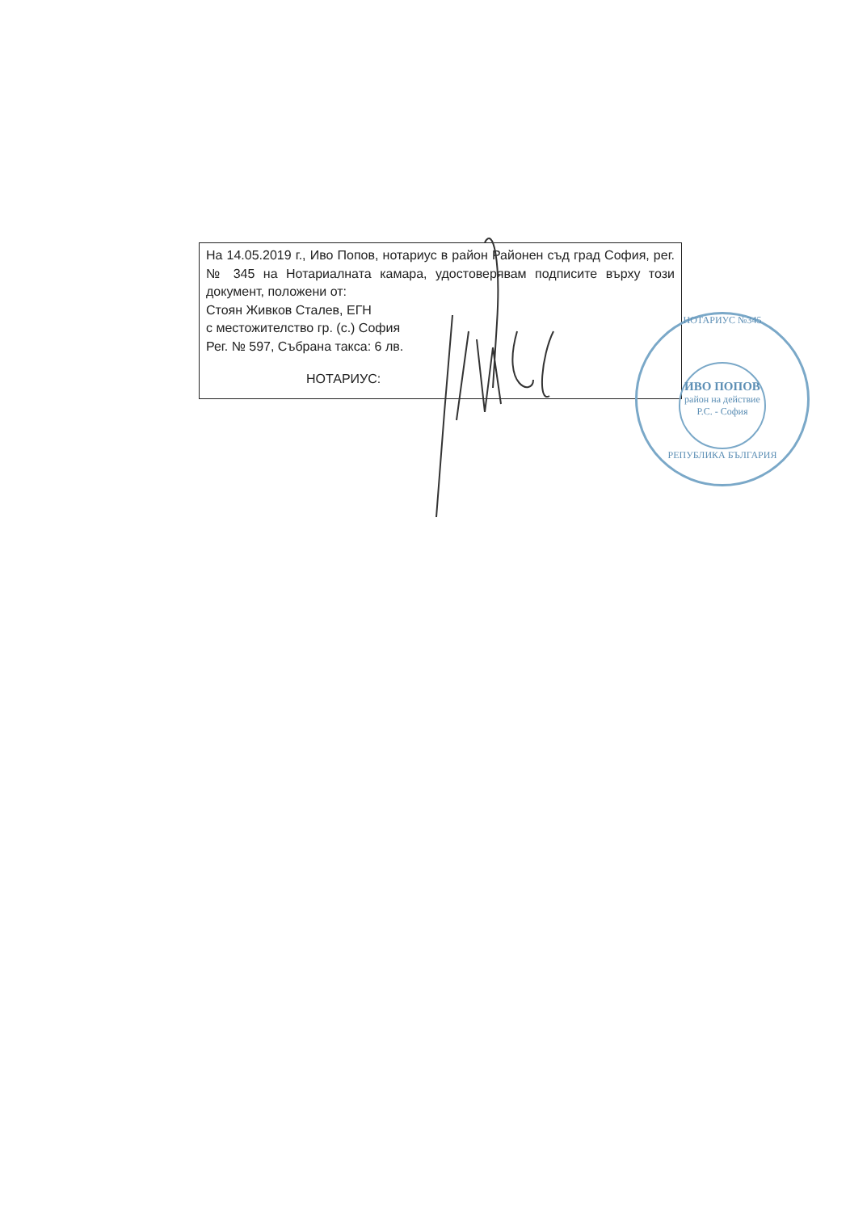На 14.05.2019 г., Иво Попов, нотариус в район Районен съд град София, рег. № 345 на Нотариалната камара, удостоверявам подписите върху този документ, положени от:
Стоян Живков Сталев, ЕГН
с местожителство гр. (с.) София
Рег. № 597, Събрана такса: 6 лв.
НОТАРИУС:
НОТАРИУС №345
ИВО ПОПОВ
район на действие
Р.С. - София
РЕПУБЛИКА БЪЛГАРИЯ